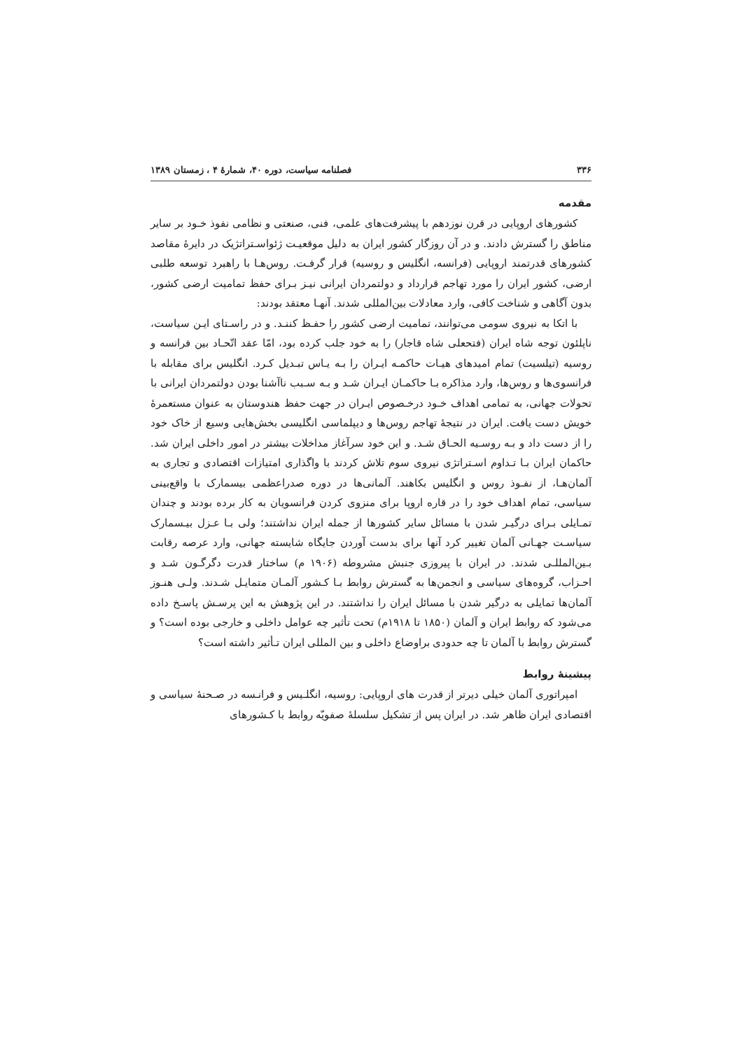۳۳۶ فصلنامه سیاست، دوره ۴۰، شمارهٔ ۴ ، زمستان ۱۳۸۹
مقدمه
کشورهای اروپایی در قرن نوزدهم با پیشرفت‌های علمی، فنی، صنعتی و نظامی نفوذ خـود بر سایر مناطق را گسترش دادند. و در آن روزگار کشور ایران به دلیل موقعیـت ژئواسـتراتژیک در دایرهٔ مقاصد کشورهای قدرتمند اروپایی (فرانسه، انگلیس و روسیه) قرار گرفـت. روس‌هـا با راهبرد توسعه طلبی ارضی، کشور ایران را مورد تهاجم قرارداد و دولتمردان ایرانی نیـز بـرای حفظ تمامیت ارضی کشور، بدون آگاهی و شناخت کافی، وارد معادلات بین‌المللی شدند. آنهـا معتقد بودند:
با اتکا به نیروی سومی می‌توانند، تمامیت ارضی کشور را حفـظ کننـد. و در راسـتای ایـن سیاست، ناپلئون توجه شاه ایران (فتحعلی شاه قاجار) را به خود جلب کرده بود، امّا عقد اتّحـاد بین فرانسه و روسیه (تیلسیت) تمام امیدهای هیـات حاکمـه ایـران را بـه یـاس تبـدیل کـرد. انگلیس برای مقابله با فرانسوی‌ها و روس‌ها، وارد مذاکره بـا حاکمـان ایـران شـد و بـه سـبب ناآشنا بودن دولتمردان ایرانی با تحولات جهانی، به تمامی اهداف خـود درخـصوص ایـران در جهت حفظ هندوستان به عنوان مستعمرهٔ خویش دست یافت. ایران در نتیجهٔ تهاجم روس‌ها و دیپلماسی انگلیسی بخش‌هایی وسیع از خاک خود را از دست داد و بـه روسـیه الحـاق شـد. و این خود سرآغاز مداخلات بیشتر در امور داخلی ایران شد. حاکمان ایران بـا تـداوم اسـتراتژی نیروی سوم تلاش کردند با واگذاری امتیازات اقتصادی و تجاری به آلمان‌هـا، از نفـوذ روس و انگلیس بکاهند. آلمانی‌ها در دوره صدراعظمی بیسمارک با واقع‌بینی سیاسی، تمام اهداف خود را در قاره اروپا برای منزوی کردن فرانسویان به کار برده بودند و چندان تمـایلی بـرای درگیـر شدن با مسائل سایر کشورها از جمله ایران نداشتند؛ ولی بـا عـزل بیـسمارک سیاسـت جهـانی آلمان تغییر کرد آنها برای بدست آوردن جایگاه شایسته جهانی، وارد عرصه رقابت بـین‌المللـی شدند. در ایران با پیروزی جنبش مشروطه (۱۹۰۶ م) ساختار قدرت دگرگـون شـد و احـزاب، گروه‌های سیاسی و انجمن‌ها به گسترش روابط بـا کـشور آلمـان متمایـل شـدند. ولـی هنـوز آلمان‌ها تمایلی به درگیر شدن با مسائل ایران را نداشتند. در این پژوهش به این پرسـش پاسـخ داده می‌شود که روابط ایران و آلمان (۱۸۵۰ تا ۱۹۱۸م) تحت تأثیر چه عوامل داخلی و خارجی بوده است؟ و گسترش روابط با آلمان تا چه حدودی براوضاع داخلی و بین المللی ایران تـأثیر داشته است؟
پیشینهٔ روابط
امپراتوری آلمان خیلی دیرتر از قدرت های اروپایی: روسیه، انگلـیس و فرانـسه در صـحنهٔ سیاسی و اقتصادی ایران ظاهر شد. در ایران پس از تشکیل سلسلهٔ صفویّه روابط با کـشورهای